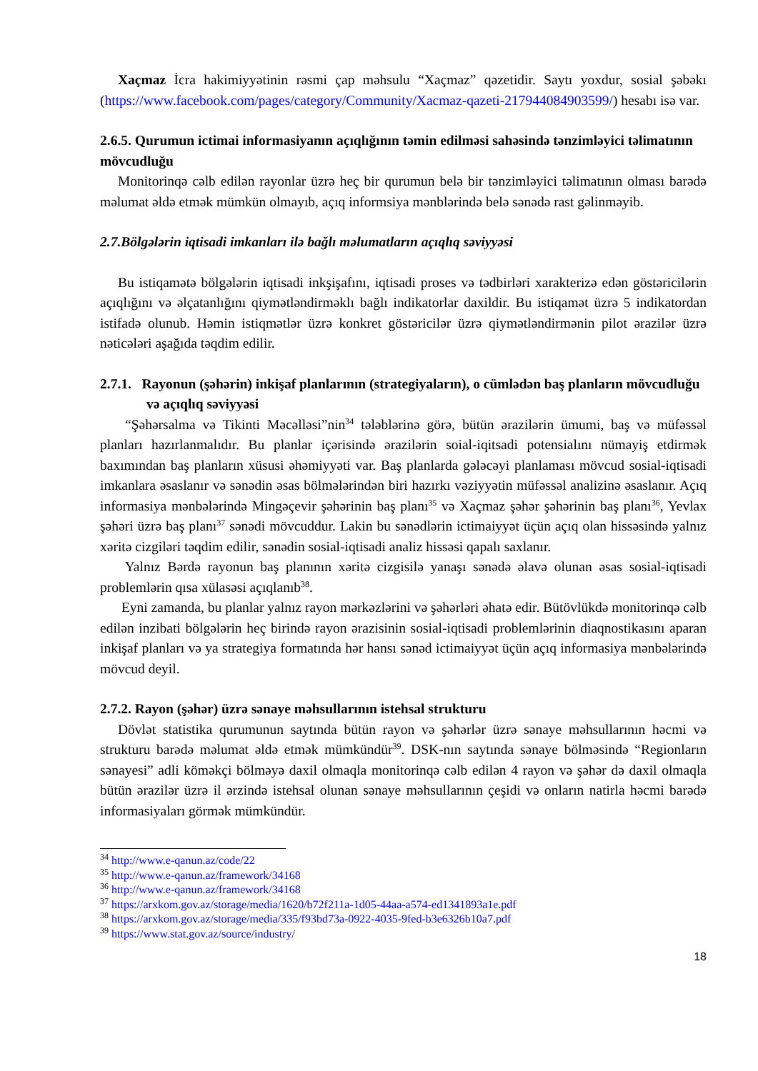Xaçmaz İcra hakimiyyətinin rəsmi çap məhsulu “Xaçmaz” qəzetidir. Saytı yoxdur, sosial şəbəkı (https://www.facebook.com/pages/category/Community/Xacmaz-qazeti-217944084903599/) hesabı isə var.
2.6.5. Qurumun ictimai informasiyanın açıqlığının təmin edilməsi sahəsində tənzimləyici təlimatının mövcudluğu
Monitorinqə cəlb edilən rayonlar üzrə heç bir qurumun belə bir tənzimləyici təlimatının olması barədə məlumat əldə etmək mümkün olmayıb, açıq informsiya mənblərində belə sənədə rast gəlinməyib.
2.7.Bölgələrin iqtisadi imkanları ilə bağlı məlumatların açıqlıq səviyyəsi
Bu istiqamətə bölgələrin iqtisadi inkşişafını, iqtisadi proses və tədbirləri xarakterizə edən göstəricilərin açıqlığını və əlçatanlığını qiymətləndirməklı bağlı indikatorlar daxildir. Bu istiqamət üzrə 5 indikatordan istifadə olunub. Həmin istiqmətlər üzrə konkret göstəricilər üzrə qiymətləndirmənin pilot ərazilər üzrə nəticələri aşağıda təqdim edilir.
2.7.1. Rayonun (şəhərin) inkişaf planlarının (strategiyaların), o cümlədən baş planların mövcudluğu və açıqlıq səviyyəsi
“Şəhərsalma və Tikinti Məcəlləsi”nin<sup>34</sup> tələblərinə görə, bütün ərazilərin ümumi, baş və müfəssəl planları hazırlanmalıdır. Bu planlar içərisində ərazilərin soial-iqitsadi potensialını nümayiş etdirmək baxımından baş planların xüsusi əhəmiyyəti var. Baş planlarda gələcəyi planlaması mövcud sosial-iqtisadi imkanlara əsaslanır və sənədin əsas bölmələrindən biri hazırkı vəziyyətin müfəssəl analizinə əsaslanır. Açıq informasiya mənbələrində Mingəçevir şəhərinin baş planı<sup>35</sup> və Xaçmaz şəhər şəhərinin baş planı<sup>36</sup>, Yevlax şəhəri üzrə baş planı<sup>37</sup> sənədi mövcuddur. Lakin bu sənədlərin ictimaiyyət üçün açıq olan hissəsində yalnız xəritə cizgiləri təqdim edilir, sənədin sosial-iqtisadi analiz hissəsi qapalı saxlanır.
Yalnız Bərdə rayonun baş planının xəritə cizgisilə yanaşı sənədə əlavə olunan əsas sosial-iqtisadi problemlərin qısa xülasəsi açıqlanıb<sup>38</sup>.
Eyni zamanda, bu planlar yalnız rayon mərkəzlərini və şəhərləri əhatə edir. Bütövlükdə monitorinqə cəlb edilən inzibati bölgələrin heç birində rayon ərazisinin sosial-iqtisadi problemlərinin diaqnostikasını aparan inkişaf planları və ya strategiya formatında hər hansı sənəd ictimaiyyət üçün açıq informasiya mənbələrində mövcud deyil.
2.7.2. Rayon (şəhər) üzrə sənaye məhsullarının istehsal strukturu
Dövlət statistika qurumunun saytında bütün rayon və şəhərlər üzrə sənaye məhsullarının həcmi və strukturu barədə məlumat əldə etmək mümkündür<sup>39</sup>. DSK-nın saytında sənaye bölməsində “Regionların sənayesi” adli köməkçi bölməyə daxil olmaqla monitorinqə cəlb edilən 4 rayon və şəhər də daxil olmaqla bütün ərazilər üzrə il ərzində istehsal olunan sənaye məhsullarının çeşidi və onların natirla həcmi barədə informasiyaları görmək mümkündür.
<sup>34</sup> http://www.e-qanun.az/code/22
<sup>35</sup> http://www.e-qanun.az/framework/34168
<sup>36</sup> http://www.e-qanun.az/framework/34168
<sup>37</sup> https://arxkom.gov.az/storage/media/1620/b72f211a-1d05-44aa-a574-ed1341893a1e.pdf
<sup>38</sup> https://arxkom.gov.az/storage/media/335/f93bd73a-0922-4035-9fed-b3e6326b10a7.pdf
<sup>39</sup> https://www.stat.gov.az/source/industry/
18